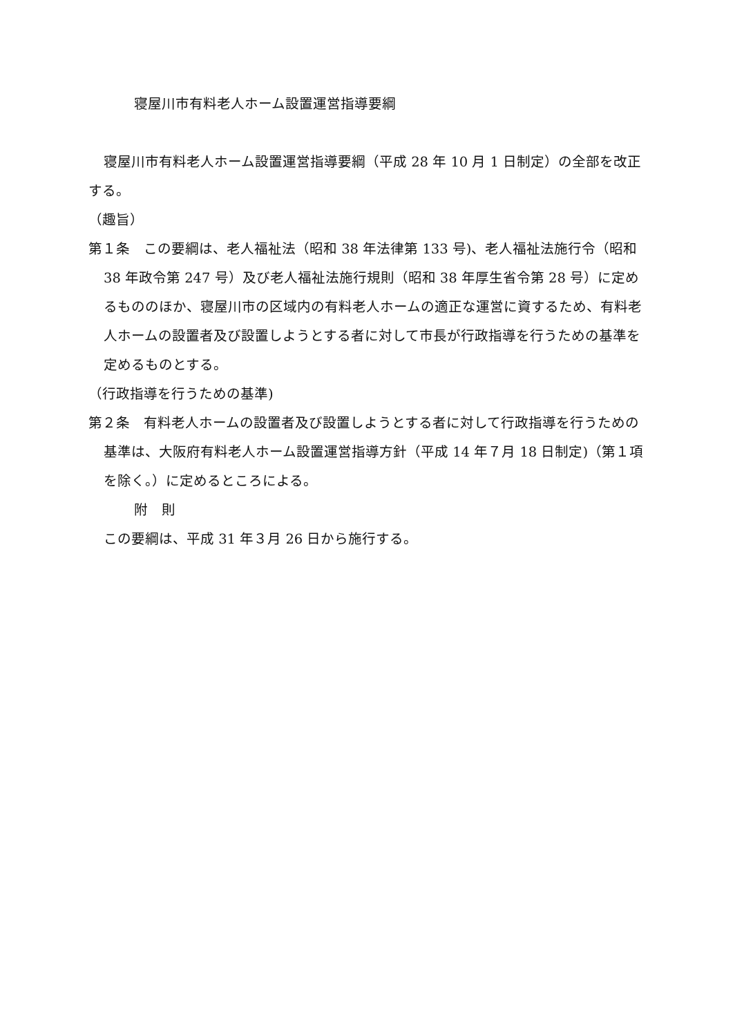寝屋川市有料老人ホーム設置運営指導要綱
寝屋川市有料老人ホーム設置運営指導要綱（平成 28 年 10 月 1 日制定）の全部を改正する。
（趣旨）
第１条　この要綱は、老人福祉法（昭和 38 年法律第 133 号)、老人福祉法施行令（昭和 38 年政令第 247 号）及び老人福祉法施行規則（昭和 38 年厚生省令第 28 号）に定めるもののほか、寝屋川市の区域内の有料老人ホームの適正な運営に資するため、有料老人ホームの設置者及び設置しようとする者に対して市長が行政指導を行うための基準を定めるものとする。
（行政指導を行うための基準)
第２条　有料老人ホームの設置者及び設置しようとする者に対して行政指導を行うための基準は、大阪府有料老人ホーム設置運営指導方針（平成 14 年７月 18 日制定)（第１項を除く。）に定めるところによる。
附　則
この要綱は、平成 31 年３月 26 日から施行する。